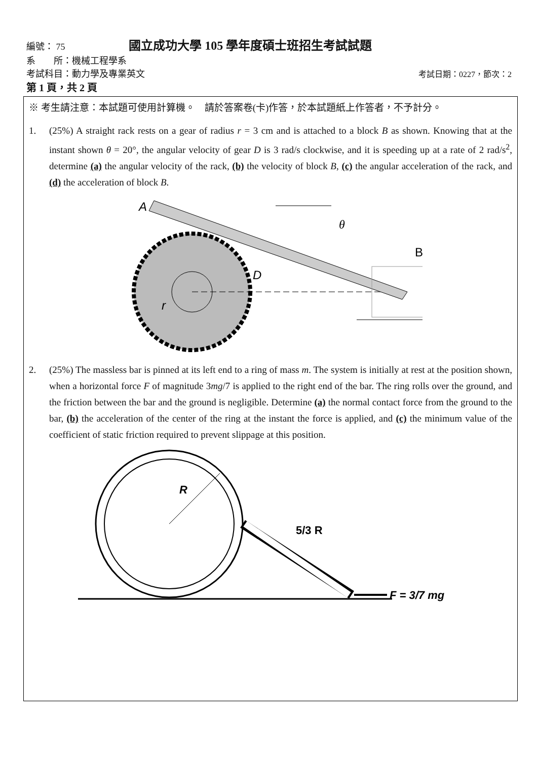編號： 75 國立成功大學 105 學年度碩士班招生考試試題
系　　所：機械工程學系
考試科目：動力學及專業英文 考試日期：0227，節次：2
第 1 頁，共 2 頁
※ 考生請注意：本試題可使用計算機。　請於答案卷(卡)作答，於本試題紙上作答者，不予計分。
1. (25%) A straight rack rests on a gear of radius r = 3 cm and is attached to a block B as shown. Knowing that at the instant shown θ = 20°, the angular velocity of gear D is 3 rad/s clockwise, and it is speeding up at a rate of 2 rad/s<sup>2</sup>, determine (a) the angular velocity of the rack, (b) the velocity of block B, (c) the angular acceleration of the rack, and (d) the acceleration of block B.
A
θ
B
D
r
2. (25%) The massless bar is pinned at its left end to a ring of mass m. The system is initially at rest at the position shown, when a horizontal force F of magnitude 3mg/7 is applied to the right end of the bar. The ring rolls over the ground, and the friction between the bar and the ground is negligible. Determine (a) the normal contact force from the ground to the bar, (b) the acceleration of the center of the ring at the instant the force is applied, and (c) the minimum value of the coefficient of static friction required to prevent slippage at this position.
R
5/3 R
F = 3/7 mg